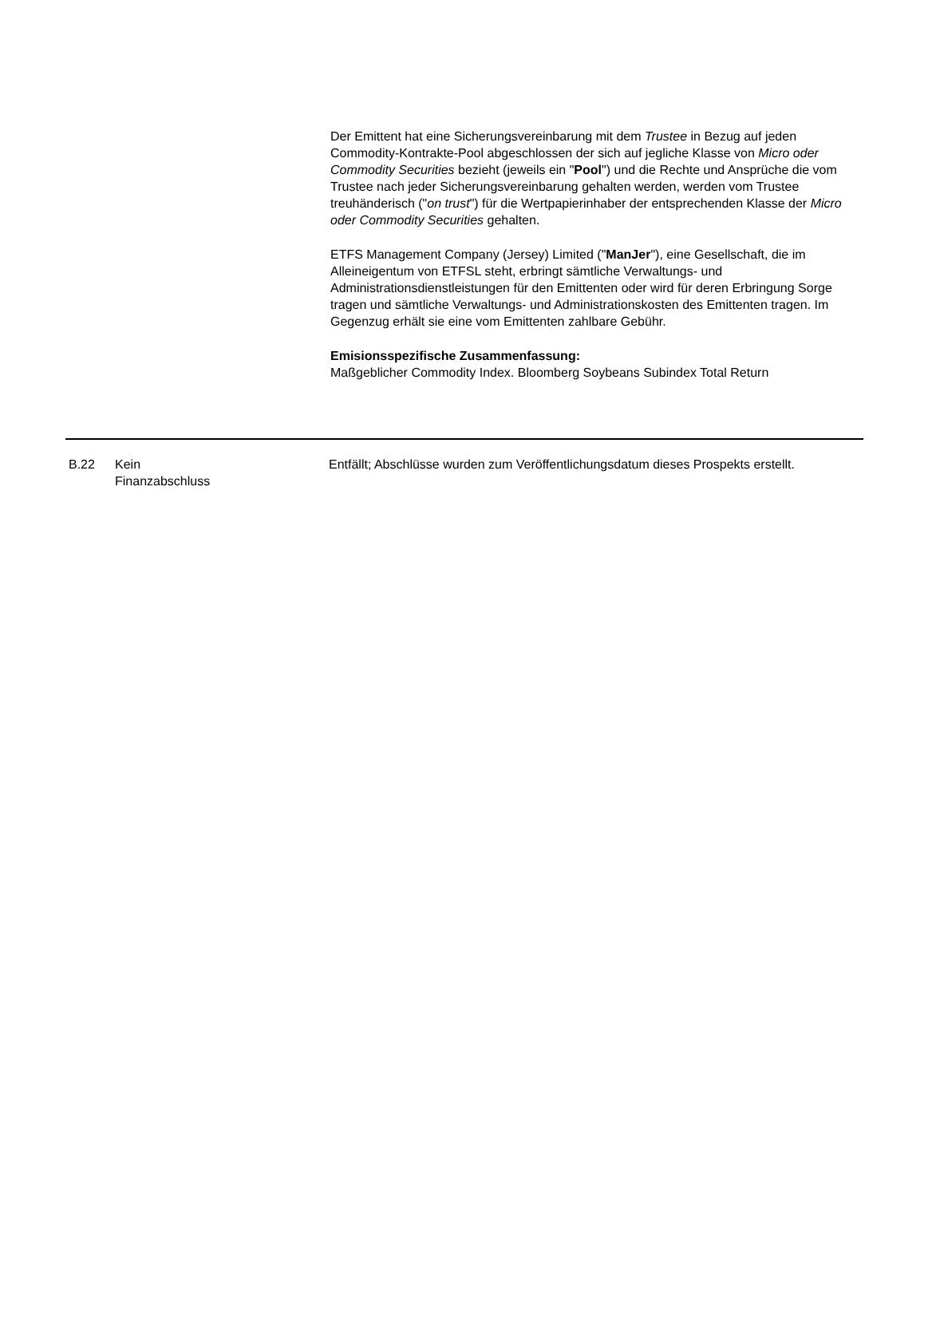Der Emittent hat eine Sicherungsvereinbarung mit dem Trustee in Bezug auf jeden Commodity-Kontrakte-Pool abgeschlossen der sich auf jegliche Klasse von Micro oder Commodity Securities bezieht (jeweils ein "Pool") und die Rechte und Ansprüche die vom Trustee nach jeder Sicherungsvereinbarung gehalten werden, werden vom Trustee treuhänderisch ("on trust") für die Wertpapierinhaber der entsprechenden Klasse der Micro oder Commodity Securities gehalten.
ETFS Management Company (Jersey) Limited ("ManJer"), eine Gesellschaft, die im Alleineigentum von ETFSL steht, erbringt sämtliche Verwaltungs- und Administrationsdienstleistungen für den Emittenten oder wird für deren Erbringung Sorge tragen und sämtliche Verwaltungs- und Administrationskosten des Emittenten tragen. Im Gegenzug erhält sie eine vom Emittenten zahlbare Gebühr.
Emisionsspezifische Zusammenfassung:
Maßgeblicher Commodity Index. Bloomberg Soybeans Subindex Total Return
| B.22 | Kein Finanzabschluss | Entfällt; Abschlüsse wurden zum Veröffentlichungsdatum dieses Prospekts erstellt. |